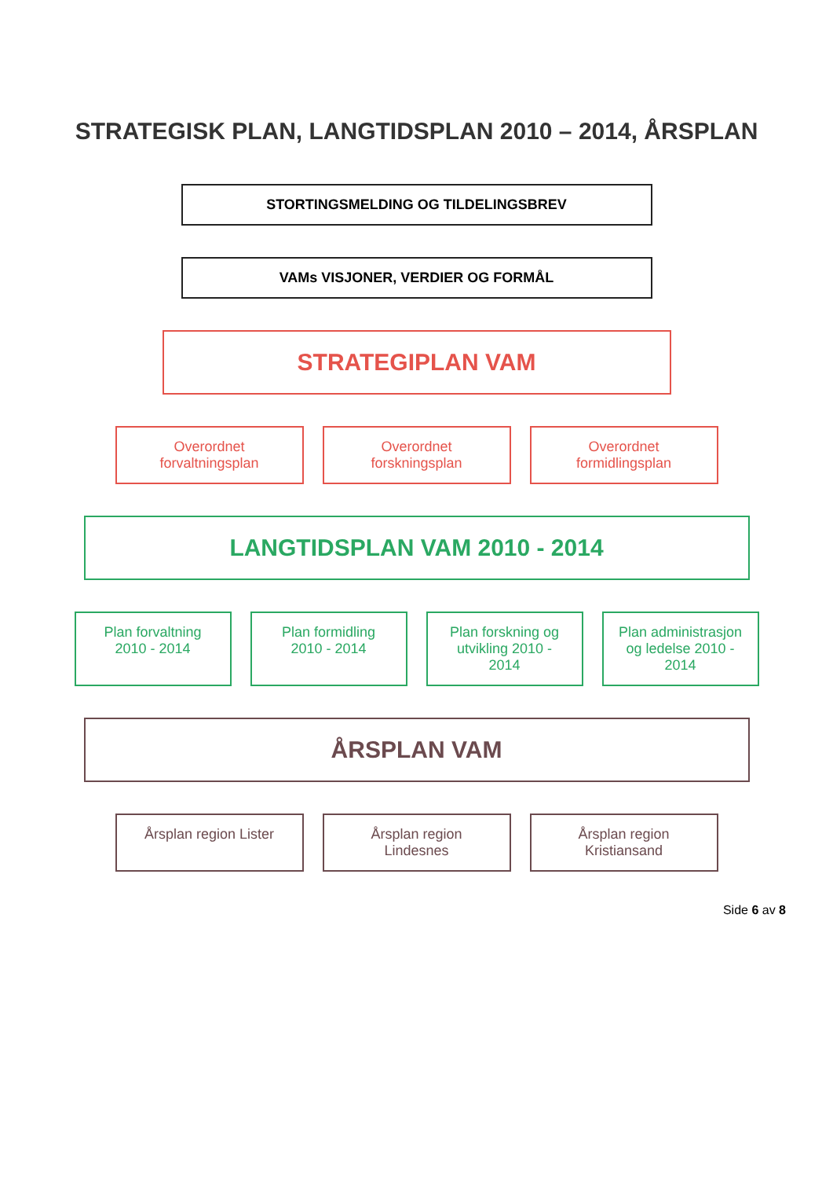STRATEGISK PLAN, LANGTIDSPLAN 2010 – 2014, ÅRSPLAN
STORTINGSMELDING OG TILDELINGSBREV
VAMs VISJONER, VERDIER OG FORMÅL
STRATEGIPLAN VAM
Overordnet forvaltningsplan
Overordnet forskningsplan
Overordnet formidlingsplan
LANGTIDSPLAN VAM 2010 - 2014
Plan forvaltning 2010 - 2014
Plan formidling 2010 - 2014
Plan forskning og utvikling 2010 - 2014
Plan administrasjon og ledelse 2010 - 2014
ÅRSPLAN VAM
Årsplan region Lister
Årsplan region Lindesnes
Årsplan region Kristiansand
Side 6 av 8